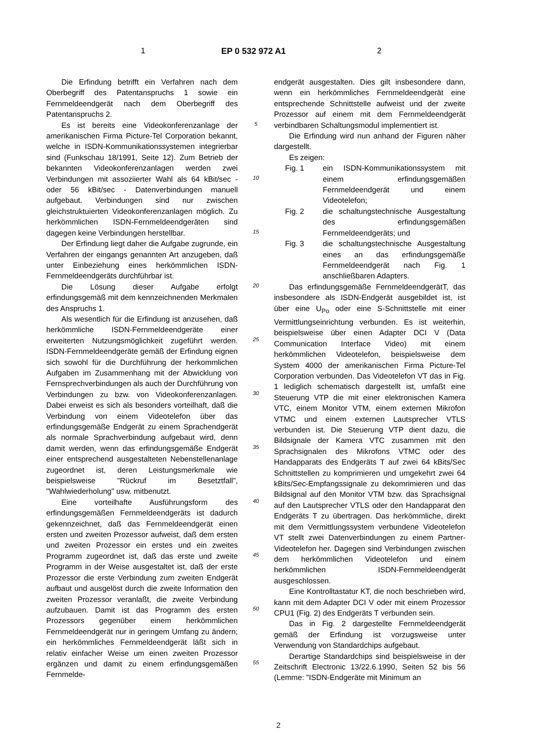1 EP 0 532 972 A1 2
Die Erfindung betrifft ein Verfahren nach dem Oberbegriff des Patentanspruchs 1 sowie ein Fernmeldeendgerät nach dem Oberbegriff des Patentanspruchs 2.
Es ist bereits eine Videokonferenzanlage der amerikanischen Firma Picture-Tel Corporation bekannt, welche in ISDN-Kommunikationssystemen integrierbar sind (Funkschau 18/1991, Seite 12). Zum Betrieb der bekannten Videokonferenzanlagen werden zwei Verbindungen mit assoziierter Wahl als 64 kBit/sec - oder 56 kBit/sec - Datenverbindungen manuell aufgebaut. Verbindungen sind nur zwischen gleichstruktuierten Videokonferenzanlagen möglich. Zu herkömmlichen ISDN-Fernmeldeendgeräten sind dagegen keine Verbindungen herstellbar.
Der Erfindung liegt daher die Aufgabe zugrunde, ein Verfahren der eingangs genannten Art anzugeben, daß unter Einbeziehung eines herkömmlichen ISDN-Fernmeldeendgeräts durchführbar ist.
Die Lösung dieser Aufgabe erfolgt erfindungsgemäß mit dem kennzeichnenden Merkmalen des Anspruchs 1.
Als wesentlich für die Erfindung ist anzusehen, daß herkömmliche ISDN-Fernmeldeendgeräte einer erweiterten Nutzungsmöglichkeit zugeführt werden. ISDN-Fernmeldeendgeräte gemäß der Erfindung eignen sich sowohl für die Durchführung der herkommlichen Aufgaben im Zusammenhang mit der Abwicklung von Fernsprechverbindungen als auch der Durchführung von Verbindungen zu bzw. von Videokonferenzanlagen. Dabei erweist es sich als besonders vorteilhaft, daß die Verbindung von einem Videotelefon über das erfindungsgemäße Endgerät zu einem Sprachendgerät als normale Sprachverbindung aufgebaut wird, denn damit werden, wenn das erfindungsgemäße Endgerät einer entsprechend ausgestalteten Nebenstellenanlage zugeordnet ist, deren Leistungsmerkmale wie beispielsweise "Rückruf im Besetztfall", "Wahlwiederholung" usw. mitbenutzt.
Eine vorteilhafte Ausführungsform des erfindungsgemäßen Fernmeldeendgeräts ist dadurch gekennzeichnet, daß das Fernmeldeendgerät einen ersten und zweiten Prozessor aufweist, daß dem ersten und zweiten Prozessor ein erstes und ein zweites Programm zugeordnet ist, daß das erste und zweite Programm in der Weise ausgestaltet ist, daß der erste Prozessor die erste Verbindung zum zweiten Endgerät aufbaut und ausgelöst durch die zweite Information den zweiten Prozessor veranlaßt, die zweite Verbindung aufzubauen. Damit ist das Programm des ersten Prozessors gegenüber einem herkömmlichen Fernmeldeendgerät nur in geringem Umfang zu ändern; ein herkömmliches Fernmeldeendgerät läßt sich in relativ einfacher Weise um einen zweiten Prozessor ergänzen und damit zu einem erfindungsgemäßen Fernmelde-
5
10
15
20
25
30
35
40
45
50
55
endgerät ausgestalten. Dies gilt insbesondere dann, wenn ein herkömmliches Fernmeldeendgerät eine entsprechende Schnittstelle aufweist und der zweite Prozessor auf einem mit dem Fernmeldeendgerät verbindbaren Schaltungsmodul implementiert ist.
Die Erfindung wird nun anhand der Figuren näher dargestellt.
Es zeigen:
Fig. 1 ein ISDN-Kommunikationssystem mit einem erfindungsgemäßen Fernmeldeendgerät und einem Videotelefon;
Fig. 2 die schaltungstechnische Ausgestaltung des erfindungsgemäßen Fernmeldeendgeräts; und
Fig. 3 die schaltungstechnische Ausgestaltung eines an das erfindungsgemäße Fernmeldeendgerät nach Fig. 1 anschließbaren Adapters.
Das erfindungsgemäße FernmeldeendgerätT, das insbesondere als ISDN-Endgerät ausgebildet ist, ist über eine U<sub>Po</sub> oder eine S-Schnittstelle mit einer Vermittlungseinrichtung verbunden. Es ist weiterhin, beispielsweise über einen Adapter DCI V (Data Communication Interface Video) mit einem herkömmlichen Videotelefon, beispielsweise dem System 4000 der amerikanischen Firma Picture-Tel Corporation verbunden. Das Videotelefon VT das in Fig. 1 lediglich schematisch dargestellt ist, umfaßt eine Steuerung VTP die mit einer elektronischen Kamera VTC, einem Monitor VTM, einem externen Mikrofon VTMC und einem externen Lautsprecher VTLS verbunden ist. Die Steuerung VTP dient dazu, die Bildsignale der Kamera VTC zusammen mit den Sprachsignalen des Mikrofons VTMC oder des Handapparats des Endgeräts T auf zwei 64 kBits/Sec Schnittstellen zu komprimieren und umgekehrt zwei 64 kBits/Sec-Empfangssignale zu dekomrimieren und das Bildsignal auf den Monitor VTM bzw. das Sprachsignal auf den Lautsprecher VTLS oder den Handapparat den Endgeräts T zu übertragen. Das herkömmliche, direkt mit dem Vermittlungssystem verbundene Videotelefon VT stellt zwei Datenverbindungen zu einem Partner-Videotelefon her. Dagegen sind Verbindungen zwischen dem herkömmlichen Videotelefon und einem herkömmlichen ISDN-Fernmeldeendgerät ausgeschlossen.
Eine Kontrolltastatur KT, die noch beschrieben wird, kann mit dem Adapter DCI V oder mit einem Prozessor CPU1 (Fig. 2) des Endgeräts T verbunden sein.
Das in Fig. 2 dargestellte Fernmeldeendgerät gemäß der Erfindung ist vorzugsweise unter Verwendung von Standardchips aufgebaut.
Derartige Standardchips sind beispielsweise in der Zeitschrift Electronic 13/22.6.1990, Seiten 52 bis 56 (Lemme: "ISDN-Endgeräte mit Minimum an
2